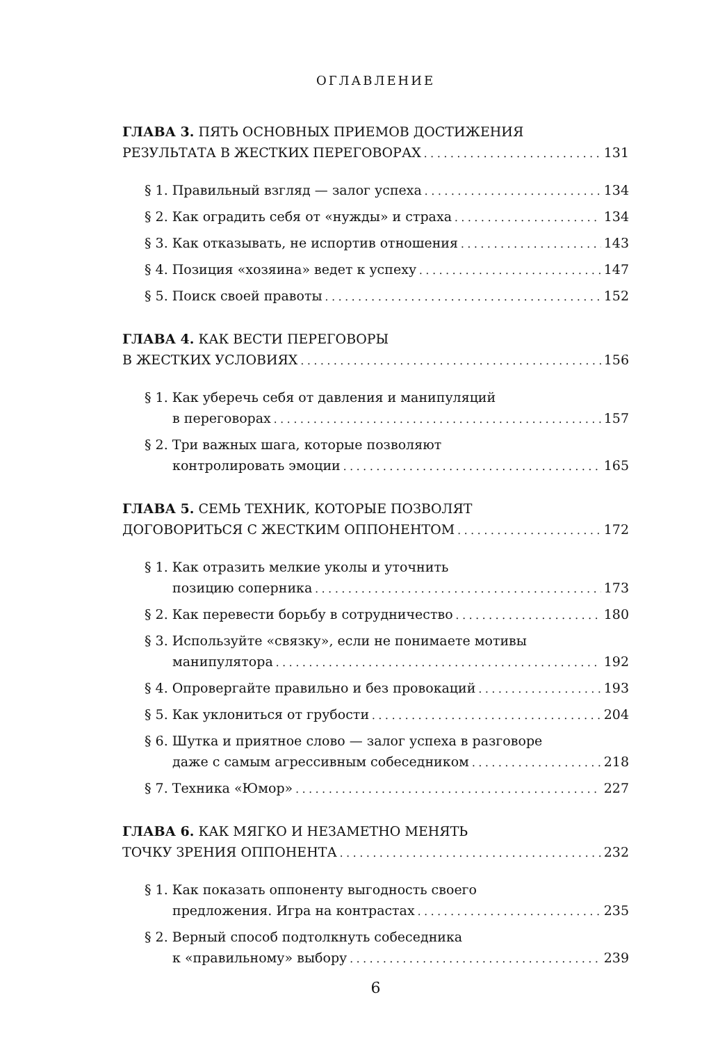ОГЛАВЛЕНИЕ
ГЛАВА 3. ПЯТЬ ОСНОВНЫХ ПРИЕМОВ ДОСТИЖЕНИЯ
РЕЗУЛЬТАТА В ЖЕСТКИХ ПЕРЕГОВОРАХ 131
§ 1. Правильный взгляд — залог успеха 134
§ 2. Как оградить себя от «нужды» и страха 134
§ 3. Как отказывать, не испортив отношения 143
§ 4. Позиция «хозяина» ведет к успеху 147
§ 5. Поиск своей правоты 152
ГЛАВА 4. КАК ВЕСТИ ПЕРЕГОВОРЫ
В ЖЕСТКИХ УСЛОВИЯХ 156
§ 1. Как уберечь себя от давления и манипуляций
в переговорах 157
§ 2. Три важных шага, которые позволяют
контролировать эмоции 165
ГЛАВА 5. СЕМЬ ТЕХНИК, КОТОРЫЕ ПОЗВОЛЯТ
ДОГОВОРИТЬСЯ С ЖЕСТКИМ ОППОНЕНТОМ 172
§ 1. Как отразить мелкие уколы и уточнить
позицию соперника 173
§ 2. Как перевести борьбу в сотрудничество 180
§ 3. Используйте «связку», если не понимаете мотивы
манипулятора 192
§ 4. Опровергайте правильно и без провокаций 193
§ 5. Как уклониться от грубости 204
§ 6. Шутка и приятное слово — залог успеха в разговоре
даже с самым агрессивным собеседником 218
§ 7. Техника «Юмор» 227
ГЛАВА 6. КАК МЯГКО И НЕЗАМЕТНО МЕНЯТЬ
ТОЧКУ ЗРЕНИЯ ОППОНЕНТА 232
§ 1. Как показать оппоненту выгодность своего
предложения. Игра на контрастах 235
§ 2. Верный способ подтолкнуть собеседника
к «правильному» выбору 239
6